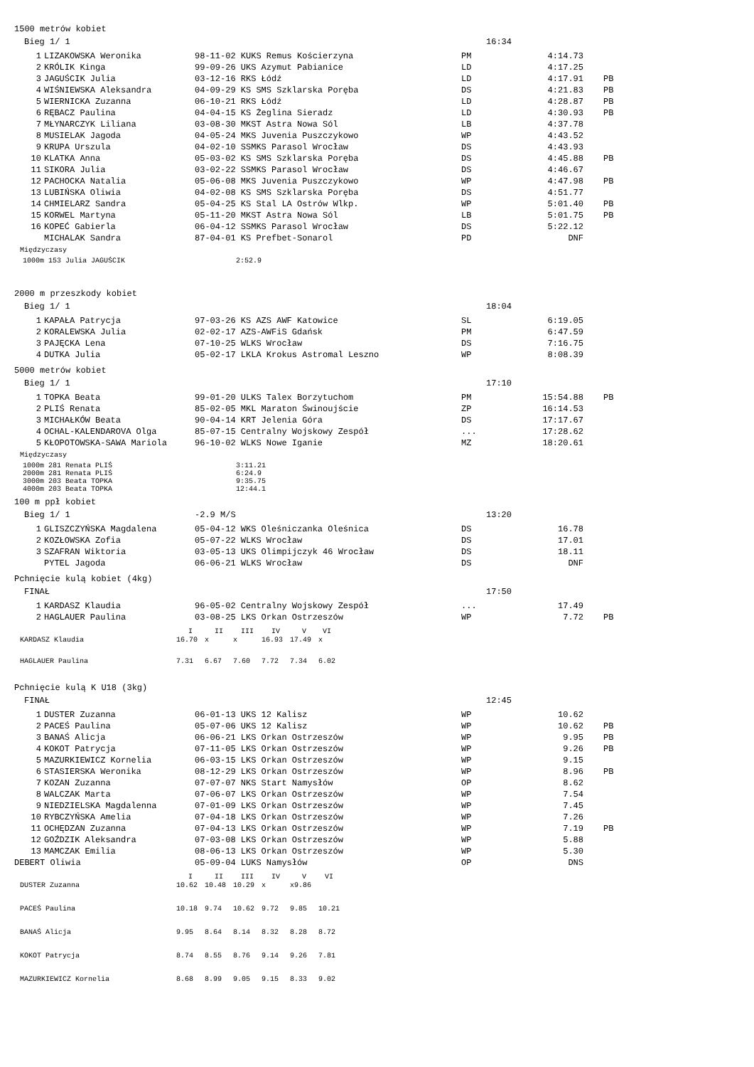1500 metrów kobiet
Bieg 1/ 1 16:34
| 1 | LIZAKOWSKA Weronika | 98-11-02 KUKS Remus Kościerzyna | PM | 4:14.73 | |
| 2 | KRÓLIK Kinga | 99-09-26 UKS Azymut Pabianice | LD | 4:17.25 | |
| 3 | JAGUŚCIK Julia | 03-12-16 RKS Łódź | LD | 4:17.91 | PB |
| 4 | WIŚNIEWSKA Aleksandra | 04-09-29 KS SMS Szklarska Poręba | DS | 4:21.83 | PB |
| 5 | WIERNICKA Zuzanna | 06-10-21 RKS Łódź | LD | 4:28.87 | PB |
| 6 | RĘBACZ Paulina | 04-04-15 KS Żeglina Sieradz | LD | 4:30.93 | PB |
| 7 | MŁYNARCZYK Liliana | 03-08-30 MKST Astra Nowa Sól | LB | 4:37.78 | |
| 8 | MUSIELAK Jagoda | 04-05-24 MKS Juvenia Puszczykowo | WP | 4:43.52 | |
| 9 | KRUPA Urszula | 04-02-10 SSMKS Parasol Wrocław | DS | 4:43.93 | |
| 10 | KLATKA Anna | 05-03-02 KS SMS Szklarska Poręba | DS | 4:45.88 | PB |
| 11 | SIKORA Julia | 03-02-22 SSMKS Parasol Wrocław | DS | 4:46.67 | |
| 12 | PACHOCKA Natalia | 05-06-08 MKS Juvenia Puszczykowo | WP | 4:47.98 | PB |
| 13 | LUBIŃSKA Oliwia | 04-02-08 KS SMS Szklarska Poręba | DS | 4:51.77 | |
| 14 | CHMIELARZ Sandra | 05-04-25 KS Stal LA Ostrów Wlkp. | WP | 5:01.40 | PB |
| 15 | KORWEL Martyna | 05-11-20 MKST Astra Nowa Sól | LB | 5:01.75 | PB |
| 16 | KOPEĆ Gabierla | 06-04-12 SSMKS Parasol Wrocław | DS | 5:22.12 | |
| | MICHALAK Sandra | 87-04-01 KS Prefbet-Sonarol | PD | DNF | |
Międzyczasy
| 1000m 153 Julia JAGUŚCIK | 2:52.9 |
2000 m przeszkody kobiet
Bieg 1/ 1 18:04
| 1 | KAPAŁA Patrycja | 97-03-26 KS AZS AWF Katowice | SL | 6:19.05 | |
| 2 | KORALEWSKA Julia | 02-02-17 AZS-AWFiS Gdańsk | PM | 6:47.59 | |
| 3 | PAJĘCKA Lena | 07-10-25 WLKS Wrocław | DS | 7:16.75 | |
| 4 | DUTKA Julia | 05-02-17 LKLA Krokus Astromal Leszno | WP | 8:08.39 | |
5000 metrów kobiet
Bieg 1/ 1 17:10
| 1 | TOPKA Beata | 99-01-20 ULKS Talex Borzytuchom | PM | 15:54.88 | PB |
| 2 | PLIŚ Renata | 85-02-05 MKL Maraton Świnoujście | ZP | 16:14.53 | |
| 3 | MICHAŁKÓW Beata | 90-04-14 KRT Jelenia Góra | DS | 17:17.67 | |
| 4 | OCHAL-KALENDAROVA Olga | 85-07-15 Centralny Wojskowy Zespół | ... | 17:28.62 | |
| 5 | KŁOPOTOWSKA-SAWA Mariola | 96-10-02 WLKS Nowe Iganie | MZ | 18:20.61 | |
Międzyczasy
| 1000m 281 Renata PLIŚ | 3:11.21 |
| 2000m 281 Renata PLIŚ | 6:24.9 |
| 3000m 203 Beata TOPKA | 9:35.75 |
| 4000m 203 Beata TOPKA | 12:44.1 |
100 m ppł kobiet
Bieg 1/ 1 -2.9 M/S 13:20
| 1 | GLISZCZYŃSKA Magdalena | 05-04-12 WKS Oleśniczanka Oleśnica | DS | 16.78 | |
| 2 | KOZŁOWSKA Zofia | 05-07-22 WLKS Wrocław | DS | 17.01 | |
| 3 | SZAFRAN Wiktoria | 03-05-13 UKS Olimpijczyk 46 Wrocław | DS | 18.11 | |
| | PYTEL Jagoda | 06-06-21 WLKS Wrocław | DS | DNF | |
Pchnięcie kulą kobiet (4kg)
FINAŁ 17:50
| 1 | KARDASZ Klaudia | 96-05-02 Centralny Wojskowy Zespół | ... | 17.49 | |
| 2 | HAGLAUER Paulina | 03-08-25 LKS Orkan Ostrzeszów | WP | 7.72 | PB |
| | I | II | III | IV | V | VI |
| --- | --- | --- | --- | --- | --- | --- |
| KARDASZ Klaudia | 16.70 | x | x | 16.93 | 17.49 | x |
| HAGLAUER Paulina | 7.31 | 6.67 | 7.60 | 7.72 | 7.34 | 6.02 |
Pchnięcie kulą K U18 (3kg)
FINAŁ 12:45
| 1 | DUSTER Zuzanna | 06-01-13 UKS 12 Kalisz | WP | 10.62 | |
| 2 | PACEŚ Paulina | 05-07-06 UKS 12 Kalisz | WP | 10.62 | PB |
| 3 | BANAŚ Alicja | 06-06-21 LKS Orkan Ostrzeszów | WP | 9.95 | PB |
| 4 | KOKOT Patrycja | 07-11-05 LKS Orkan Ostrzeszów | WP | 9.26 | PB |
| 5 | MAZURKIEWICZ Kornelia | 06-03-15 LKS Orkan Ostrzeszów | WP | 9.15 | |
| 6 | STASIERSKA Weronika | 08-12-29 LKS Orkan Ostrzeszów | WP | 8.96 | PB |
| 7 | KOZAN Zuzanna | 07-07-07 NKS Start Namysłów | OP | 8.62 | |
| 8 | WALCZAK Marta | 07-06-07 LKS Orkan Ostrzeszów | WP | 7.54 | |
| 9 | NIEDZIELSKA Magdalenna | 07-01-09 LKS Orkan Ostrzeszów | WP | 7.45 | |
| 10 | RYBCZYŃSKA Amelia | 07-04-18 LKS Orkan Ostrzeszów | WP | 7.26 | |
| 11 | OCHĘDZAN Zuzanna | 07-04-13 LKS Orkan Ostrzeszów | WP | 7.19 | PB |
| 12 | GOŹDZIK Aleksandra | 07-03-08 LKS Orkan Ostrzeszów | WP | 5.88 | |
| 13 | MAMCZAK Emilia | 08-06-13 LKS Orkan Ostrzeszów | WP | 5.30 | |
| DEBERT Oliwia | | 05-09-04 LUKS Namysłów | OP | DNS | |
| | I | II | III | IV | V | VI |
| --- | --- | --- | --- | --- | --- | --- |
| DUSTER Zuzanna | 10.62 | 10.48 | 10.29 | x | x9.86 | |
| PACEŚ Paulina | 10.18 | 9.74 | 10.62 | 9.72 | 9.85 | 10.21 |
| BANAŚ Alicja | 9.95 | 8.64 | 8.14 | 8.32 | 8.28 | 8.72 |
| KOKOT Patrycja | 8.74 | 8.55 | 8.76 | 9.14 | 9.26 | 7.81 |
| MAZURKIEWICZ Kornelia | 8.68 | 8.99 | 9.05 | 9.15 | 8.33 | 9.02 |